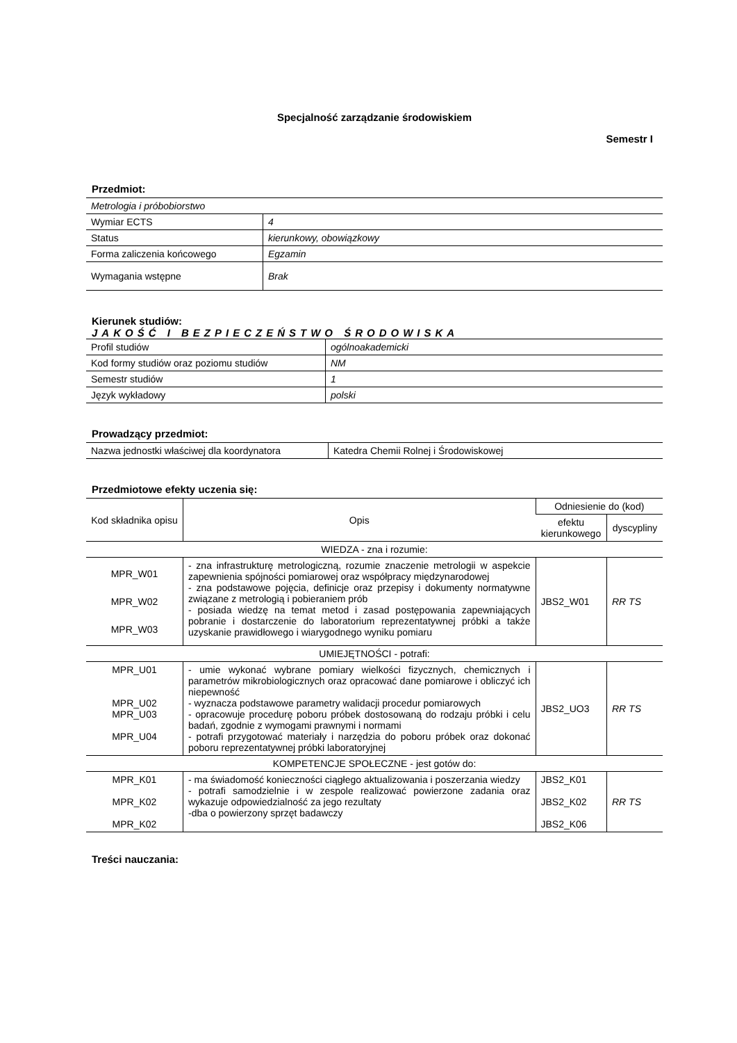Specjalność zarządzanie środowiskiem
Semestr I
Przedmiot:
| Metrologia i próbobiorstwo | |
| Wymiar ECTS | 4 |
| Status | kierunkowy, obowiązkowy |
| Forma zaliczenia końcowego | Egzamin |
| Wymagania wstępne | Brak |
Kierunek studiów:
JAKOŚĆ I BEZPIECZEŃSTWO ŚRODOWISKA
| Profil studiów | ogólnoakademicki |
| Kod formy studiów oraz poziomu studiów | NM |
| Semestr studiów | 1 |
| Język wykładowy | polski |
Prowadzący przedmiot:
| Nazwa jednostki właściwej dla koordynatora | Katedra Chemii Rolnej i Środowiskowej |
Przedmiotowe efekty uczenia się:
| Kod składnika opisu | Opis | Odniesienie do (kod) | |
| --- | --- | --- | --- |
| | | efektu kierunkowego | dyscypliny |
| WIEDZA - zna i rozumie: | | | |
| MPR_W01 MPR_W02 MPR_W03 | - zna infrastrukturę metrologiczną, rozumie znaczenie metrologii w aspekcie zapewnienia spójności pomiarowej oraz współpracy międzynarodowej - zna podstawowe pojęcia, definicje oraz przepisy i dokumenty normatywne związane z metrologią i pobieraniem prób - posiada wiedzę na temat metod i zasad postępowania zapewniających pobranie i dostarczenie do laboratorium reprezentatywnej próbki a także uzyskanie prawidłowego i wiarygodnego wyniku pomiaru | JBS2_W01 | RR TS |
| UMIEJĘTNOŚCI - potrafi: | | | |
| MPR_U01 MPR_U02 MPR_U03 MPR_U04 | - umie wykonać wybrane pomiary wielkości fizycznych, chemicznych i parametrów mikrobiologicznych oraz opracować dane pomiarowe i obliczyć ich niepewność - wyznacza podstawowe parametry walidacji procedur pomiarowych - opracowuje procedurę poboru próbek dostosowaną do rodzaju próbki i celu badań, zgodnie z wymogami prawnymi i normami - potrafi przygotować materiały i narzędzia do poboru próbek oraz dokonać poboru reprezentatywnej próbki laboratoryjnej | JBS2_UO3 | RR TS |
| KOMPETENCJE SPOŁECZNE - jest gotów do: | | | |
| MPR_K01 MPR_K02 MPR_K02 | - ma świadomość konieczności ciągłego aktualizowania i poszerzania wiedzy - potrafi samodzielnie i w zespole realizować powierzone zadania oraz wykazuje odpowiedzialność za jego rezultaty -dba o powierzony sprzęt badawczy | JBS2_K01 JBS2_K02 JBS2_K06 | RR TS |
Treści nauczania: